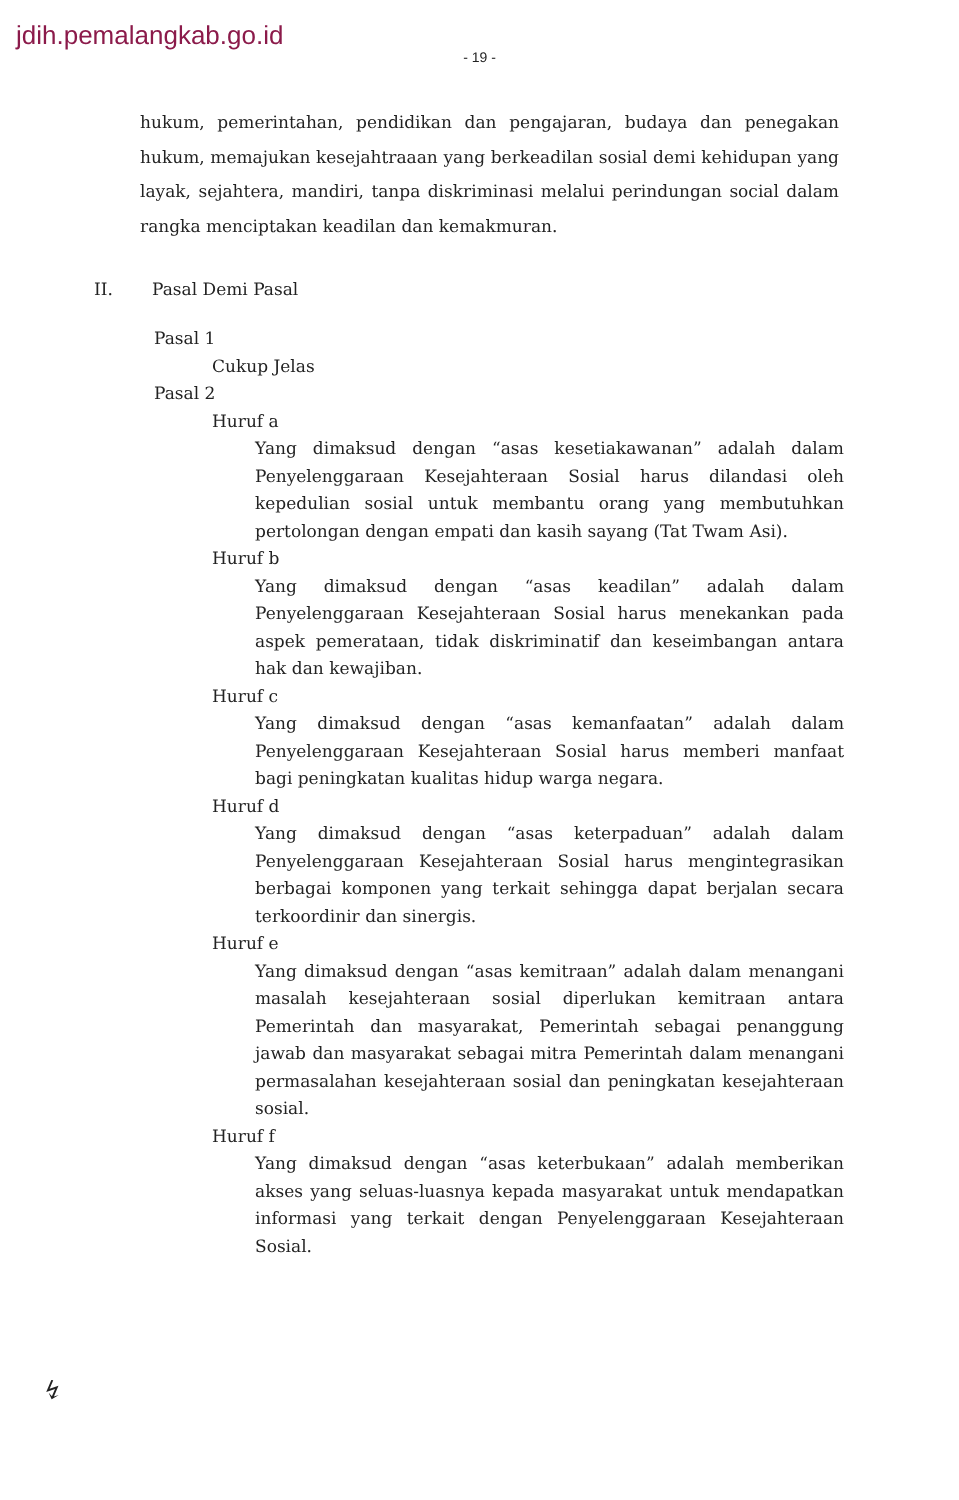jdih.pemalangkab.go.id
- 19 -
hukum, pemerintahan, pendidikan dan pengajaran, budaya dan penegakan hukum, memajukan kesejahtraaan yang berkeadilan sosial demi kehidupan yang layak, sejahtera, mandiri, tanpa diskriminasi melalui perindungan social dalam rangka menciptakan keadilan dan kemakmuran.
II. Pasal Demi Pasal
Pasal 1
Cukup Jelas
Pasal 2
Huruf a
Yang dimaksud dengan “asas kesetiakawanan” adalah dalam Penyelenggaraan Kesejahteraan Sosial harus dilandasi oleh kepedulian sosial untuk membantu orang yang membutuhkan pertolongan dengan empati dan kasih sayang (Tat Twam Asi).
Huruf b
Yang dimaksud dengan “asas keadilan” adalah dalam Penyelenggaraan Kesejahteraan Sosial harus menekankan pada aspek pemerataan, tidak diskriminatif dan keseimbangan antara hak dan kewajiban.
Huruf c
Yang dimaksud dengan “asas kemanfaatan” adalah dalam Penyelenggaraan Kesejahteraan Sosial harus memberi manfaat bagi peningkatan kualitas hidup warga negara.
Huruf d
Yang dimaksud dengan “asas keterpaduan” adalah dalam Penyelenggaraan Kesejahteraan Sosial harus mengintegrasikan berbagai komponen yang terkait sehingga dapat berjalan secara terkoordinir dan sinergis.
Huruf e
Yang dimaksud dengan “asas kemitraan” adalah dalam menangani masalah kesejahteraan sosial diperlukan kemitraan antara Pemerintah dan masyarakat, Pemerintah sebagai penanggung jawab dan masyarakat sebagai mitra Pemerintah dalam menangani permasalahan kesejahteraan sosial dan peningkatan kesejahteraan sosial.
Huruf f
Yang dimaksud dengan “asas keterbukaan” adalah memberikan akses yang seluas-luasnya kepada masyarakat untuk mendapatkan informasi yang terkait dengan Penyelenggaraan Kesejahteraan Sosial.
↯